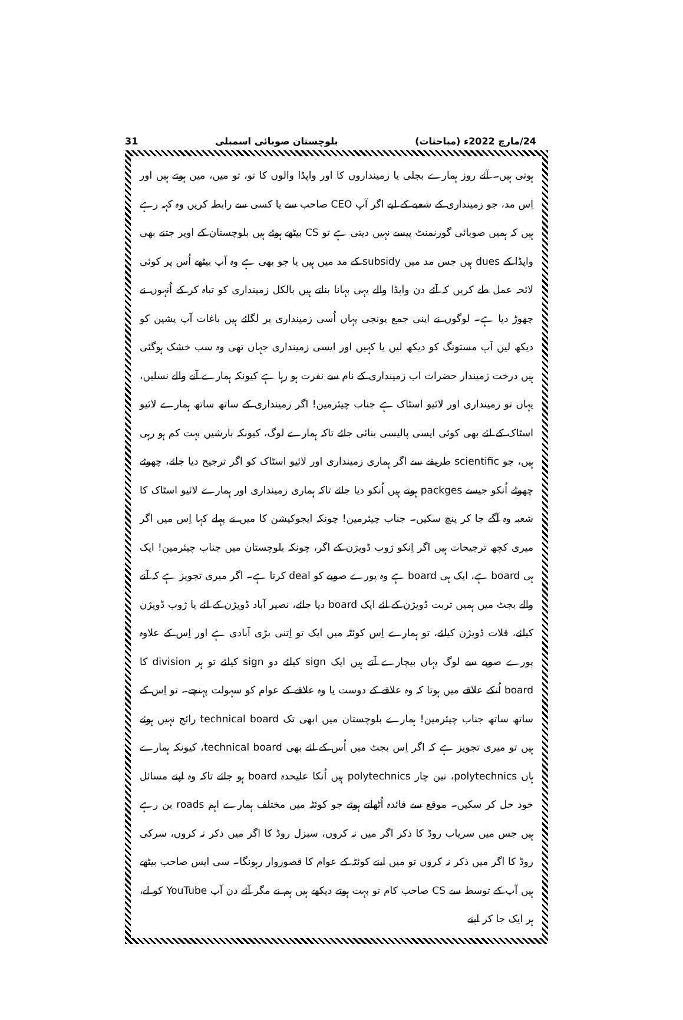24/مارچ 2022ء (مباحثات) بلوچستان صوبائی اسمبلی 31
ہوتی ہیں۔ آئے روز ہمارے بجلی یا زمینداروں کا اور واپڈا والوں کا تو، تو میں، میں ہوتے ہیں اور اِس مد، جو زمینداری کے شعبے کے لیے اگر آپ CEO صاحب سے یا کسی سے رابطہ کریں وہ کہہ رہے ہیں کہ ہمیں صوبائی گورنمنٹ پیسے نہیں دیتی ہے تو CS بیٹھے ہوئے ہیں بلوچستان کے اوپر جتنے بھی واپڈا کے dues ہیں جس مد میں subsidy کے مد میں ہیں یا جو بھی ہے وہ آپ بیٹھے اُس پر کوئی لائحہ عمل طے کریں کہ آئے دن واپڈا والے یہی بہانا بناتے ہیں بالکل زمینداری کو تباہ کر کے اُنہوں نے چھوڑ دیا ہے۔ لوگوں نے اپنی جمع پونجی یہاں اُسی زمینداری پر لگائے ہیں باغات آپ پشین کو دیکھ لیں آپ مستونگ کو دیکھ لیں یا کہیں اور ایسی زمینداری جہاں تھی وہ سب خشک ہوگئی ہیں درخت زمیندار حضرات اب زمینداری کے نام سے نفرت ہو رہا ہے کیونکہ ہمارے آنے والے نسلیں، یہاں تو زمینداری اور لائیو اسٹاک ہے جناب چیئرمین! اگر زمینداری کے ساتھ ساتھ ہمارے لائیو اسٹاک کے لئے بھی کوئی ایسی پالیسی بنائی جائے تاکہ ہمارے لوگ، کیونکہ بارشیں بہت کم ہو رہی ہیں، جو scientific طریقے سے اگر ہماری زمینداری اور لائیو اسٹاک کو اگر ترجیح دیا جائے، چھوٹے چھوٹے اُنکو جیسے packges ہوتے ہیں اُنکو دیا جائے تاکہ ہماری زمینداری اور ہمارے لائیو اسٹاک کا شعبہ وہ آگے جا کر پنچ سکیں۔ جناب چیئرمین! چونکہ ایجوکیشن کا میں نے پہلے کہا اِس میں اگر میری کچھ ترجیحات ہیں اگر اِنکو ژوب ڈویژن کے اگر، چونکہ بلوچستان میں جناب چیئرمین! ایک ہی board ہے، ایک ہی board ہے وہ پورے صوبے کو deal کرتا ہے۔ اگر میری تجویز ہے کہ آنے والے بجٹ میں ہمیں تربت ڈویژن کے لئے ایک board دیا جائے، نصیر آباد ڈویژن کے لئے یا ژوب ڈویژن کیلئے، قلات ڈویژن کیلئے، تو ہمارے اِس کوئٹہ میں ایک تو اِتنی بڑی آبادی ہے اور اِس کے علاوہ پورے صوبے سے لوگ یہاں بیچارے آتے ہیں ایک sign کیلئے دو sign کیلئے تو ہر division کا board اُنکے علاقے میں ہوتا کہ وہ علاقے کے دوست یا وہ علاقے کے عوام کو سہولت پہنچے۔ تو اِس کے ساتھ ساتھ جناب چیئرمین! ہمارے بلوچستان میں ابھی تک technical board رائج نہیں ہوئے ہیں تو میری تجویز ہے کہ اگر اِس بجٹ میں اُس کے لئے بھی technical board، کیونکہ ہمارے ہاں polytechnics، تین چار polytechnics ہیں اُنکا علیحدہ board ہو جائے تاکہ وہ اپنے مسائل خود حل کر سکیں۔ موقع سے فائدہ اُٹھاتے ہوئے جو کوئٹہ میں مختلف ہمارے اہم roads بن رہے ہیں جس میں سریاب روڈ کا ذکر اگر میں نہ کروں، سبزل روڈ کا اگر میں ذکر نہ کروں، سرکی روڈ کا اگر میں ذکر نہ کروں تو میں اپنے کوئٹہ کے عوام کا قصوروار رہونگا۔ سی ایس صاحب بیٹھے ہیں آپ کے توسط سے CS صاحب کام تو بہت ہوتے دیکھے ہیں ہم نے مگر آئے دن آپ YouTube کو لے، ہر ایک جا کر اپنے